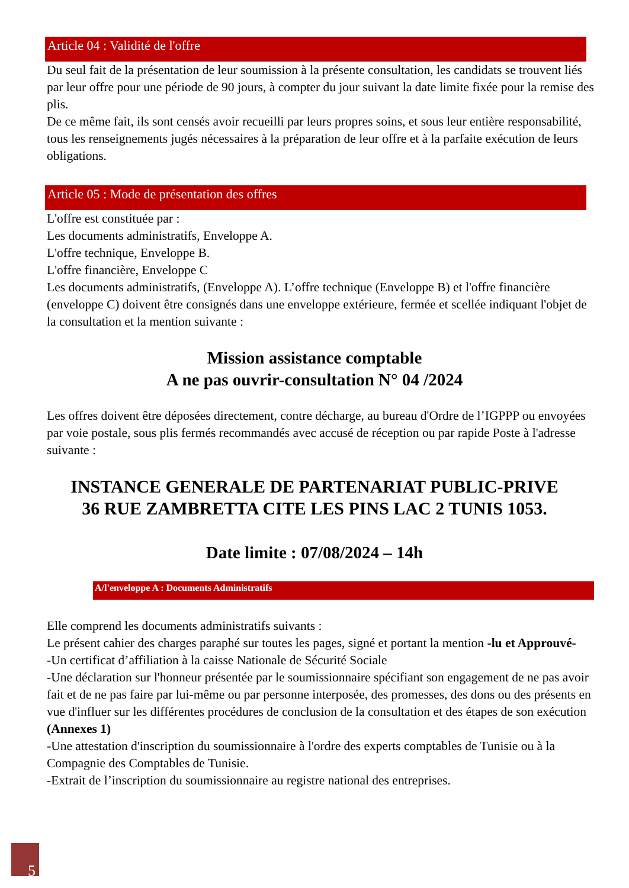Article 04 : Validité de l'offre
Du seul fait de la présentation de leur soumission à la présente consultation, les candidats se trouvent liés par leur offre pour une période de 90 jours, à compter du jour suivant la date limite fixée pour la remise des plis.
De ce même fait, ils sont censés avoir recueilli par leurs propres soins, et sous leur entière responsabilité, tous les renseignements jugés nécessaires à la préparation de leur offre et à la parfaite exécution de leurs obligations.
Article 05 : Mode de présentation des offres
L'offre est constituée par :
Les documents administratifs, Enveloppe A.
L'offre technique, Enveloppe B.
L'offre financière, Enveloppe C
Les documents administratifs, (Enveloppe A). L’offre technique (Enveloppe B) et l'offre financière (enveloppe C) doivent être consignés dans une enveloppe extérieure, fermée et scellée indiquant l'objet de la consultation et la mention suivante :
Mission assistance comptable
A ne pas ouvrir-consultation N° 04 /2024
Les offres doivent être déposées directement, contre décharge, au bureau d'Ordre de l’IGPPP ou envoyées par voie postale, sous plis fermés recommandés avec accusé de réception ou par rapide Poste à l'adresse suivante :
INSTANCE GENERALE DE PARTENARIAT PUBLIC-PRIVE
36 RUE ZAMBRETTA CITE LES PINS LAC 2 TUNIS 1053.
Date limite : 07/08/2024 – 14h
A/l'enveloppe A : Documents Administratifs
Elle comprend les documents administratifs suivants :
Le présent cahier des charges paraphé sur toutes les pages, signé et portant la mention -lu et Approuvé-
-Un certificat d’affiliation à la caisse Nationale de Sécurité Sociale
-Une déclaration sur l'honneur présentée par le soumissionnaire spécifiant son engagement de ne pas avoir fait et de ne pas faire par lui-même ou par personne interposée, des promesses, des dons ou des présents en vue d'influer sur les différentes procédures de conclusion de la consultation et des étapes de son exécution (Annexes 1)
-Une attestation d'inscription du soumissionnaire à l'ordre des experts comptables de Tunisie ou à la Compagnie des Comptables de Tunisie.
-Extrait de l’inscription du soumissionnaire au registre national des entreprises.
5